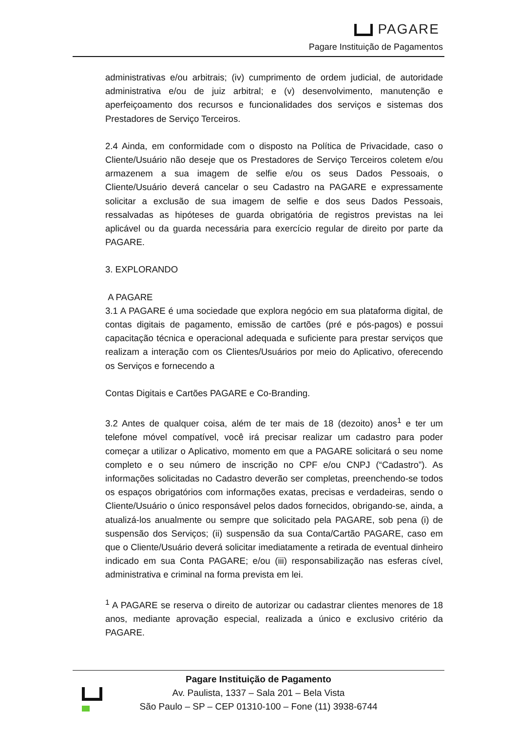PAGARE
Pagare Instituição de Pagamentos
administrativas e/ou arbitrais; (iv) cumprimento de ordem judicial, de autoridade administrativa e/ou de juiz arbitral; e (v) desenvolvimento, manutenção e aperfeiçoamento dos recursos e funcionalidades dos serviços e sistemas dos Prestadores de Serviço Terceiros.
2.4 Ainda, em conformidade com o disposto na Política de Privacidade, caso o Cliente/Usuário não deseje que os Prestadores de Serviço Terceiros coletem e/ou armazenem a sua imagem de selfie e/ou os seus Dados Pessoais, o Cliente/Usuário deverá cancelar o seu Cadastro na PAGARE e expressamente solicitar a exclusão de sua imagem de selfie e dos seus Dados Pessoais, ressalvadas as hipóteses de guarda obrigatória de registros previstas na lei aplicável ou da guarda necessária para exercício regular de direito por parte da PAGARE.
3. EXPLORANDO
A PAGARE
3.1 A PAGARE é uma sociedade que explora negócio em sua plataforma digital, de contas digitais de pagamento, emissão de cartões (pré e pós-pagos) e possui capacitação técnica e operacional adequada e suficiente para prestar serviços que realizam a interação com os Clientes/Usuários por meio do Aplicativo, oferecendo os Serviços e fornecendo a
Contas Digitais e Cartões PAGARE e Co-Branding.
3.2 Antes de qualquer coisa, além de ter mais de 18 (dezoito) anos<sup>1</sup> e ter um telefone móvel compatível, você irá precisar realizar um cadastro para poder começar a utilizar o Aplicativo, momento em que a PAGARE solicitará o seu nome completo e o seu número de inscrição no CPF e/ou CNPJ (“Cadastro”). As informações solicitadas no Cadastro deverão ser completas, preenchendo-se todos os espaços obrigatórios com informações exatas, precisas e verdadeiras, sendo o Cliente/Usuário o único responsável pelos dados fornecidos, obrigando-se, ainda, a atualizá-los anualmente ou sempre que solicitado pela PAGARE, sob pena (i) de suspensão dos Serviços; (ii) suspensão da sua Conta/Cartão PAGARE, caso em que o Cliente/Usuário deverá solicitar imediatamente a retirada de eventual dinheiro indicado em sua Conta PAGARE; e/ou (iii) responsabilização nas esferas cível, administrativa e criminal na forma prevista em lei.
<sup>1</sup> A PAGARE se reserva o direito de autorizar ou cadastrar clientes menores de 18 anos, mediante aprovação especial, realizada a único e exclusivo critério da PAGARE.
Pagare Instituição de Pagamento
Av. Paulista, 1337 – Sala 201 – Bela Vista
São Paulo – SP – CEP 01310-100 – Fone (11) 3938-6744